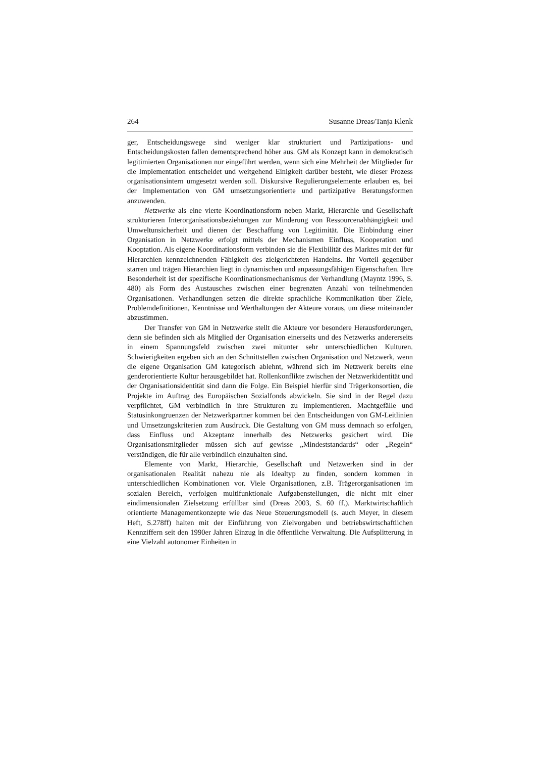264 Susanne Dreas/Tanja Klenk
ger, Entscheidungswege sind weniger klar strukturiert und Partizipations- und Entscheidungskosten fallen dementsprechend höher aus. GM als Konzept kann in demokratisch legitimierten Organisationen nur eingeführt werden, wenn sich eine Mehrheit der Mitglieder für die Implementation entscheidet und weitgehend Einigkeit darüber besteht, wie dieser Prozess organisationsintern umgesetzt werden soll. Diskursive Regulierungselemente erlauben es, bei der Implementation von GM umsetzungsorientierte und partizipative Beratungsformen anzuwenden.
Netzwerke als eine vierte Koordinationsform neben Markt, Hierarchie und Gesellschaft strukturieren Interorganisationsbeziehungen zur Minderung von Ressourcenabhängigkeit und Umweltunsicherheit und dienen der Beschaffung von Legitimität. Die Einbindung einer Organisation in Netzwerke erfolgt mittels der Mechanismen Einfluss, Kooperation und Kooptation. Als eigene Koordinationsform verbinden sie die Flexibilität des Marktes mit der für Hierarchien kennzeichnenden Fähigkeit des zielgerichteten Handelns. Ihr Vorteil gegenüber starren und trägen Hierarchien liegt in dynamischen und anpassungsfähigen Eigenschaften. Ihre Besonderheit ist der spezifische Koordinationsmechanismus der Verhandlung (Mayntz 1996, S. 480) als Form des Austausches zwischen einer begrenzten Anzahl von teilnehmenden Organisationen. Verhandlungen setzen die direkte sprachliche Kommunikation über Ziele, Problemdefinitionen, Kenntnisse und Werthaltungen der Akteure voraus, um diese miteinander abzustimmen.
Der Transfer von GM in Netzwerke stellt die Akteure vor besondere Herausforderungen, denn sie befinden sich als Mitglied der Organisation einerseits und des Netzwerks andererseits in einem Spannungsfeld zwischen zwei mitunter sehr unterschiedlichen Kulturen. Schwierigkeiten ergeben sich an den Schnittstellen zwischen Organisation und Netzwerk, wenn die eigene Organisation GM kategorisch ablehnt, während sich im Netzwerk bereits eine genderorientierte Kultur herausgebildet hat. Rollenkonflikte zwischen der Netzwerkidentität und der Organisationsidentität sind dann die Folge. Ein Beispiel hierfür sind Trägerkonsortien, die Projekte im Auftrag des Europäischen Sozialfonds abwickeln. Sie sind in der Regel dazu verpflichtet, GM verbindlich in ihre Strukturen zu implementieren. Machtgefälle und Statusinkongruenzen der Netzwerkpartner kommen bei den Entscheidungen von GM-Leitlinien und Umsetzungskriterien zum Ausdruck. Die Gestaltung von GM muss demnach so erfolgen, dass Einfluss und Akzeptanz innerhalb des Netzwerks gesichert wird. Die Organisationsmitglieder müssen sich auf gewisse „Mindeststandards“ oder „Regeln“ verständigen, die für alle verbindlich einzuhalten sind.
Elemente von Markt, Hierarchie, Gesellschaft und Netzwerken sind in der organisationalen Realität nahezu nie als Idealtyp zu finden, sondern kommen in unterschiedlichen Kombinationen vor. Viele Organisationen, z.B. Trägerorganisationen im sozialen Bereich, verfolgen multifunktionale Aufgabenstellungen, die nicht mit einer eindimensionalen Zielsetzung erfüllbar sind (Dreas 2003, S. 60 ff.). Marktwirtschaftlich orientierte Managementkonzepte wie das Neue Steuerungsmodell (s. auch Meyer, in diesem Heft, S.278ff) halten mit der Einführung von Zielvorgaben und betriebswirtschaftlichen Kennziffern seit den 1990er Jahren Einzug in die öffentliche Verwaltung. Die Aufsplitterung in eine Vielzahl autonomer Einheiten in